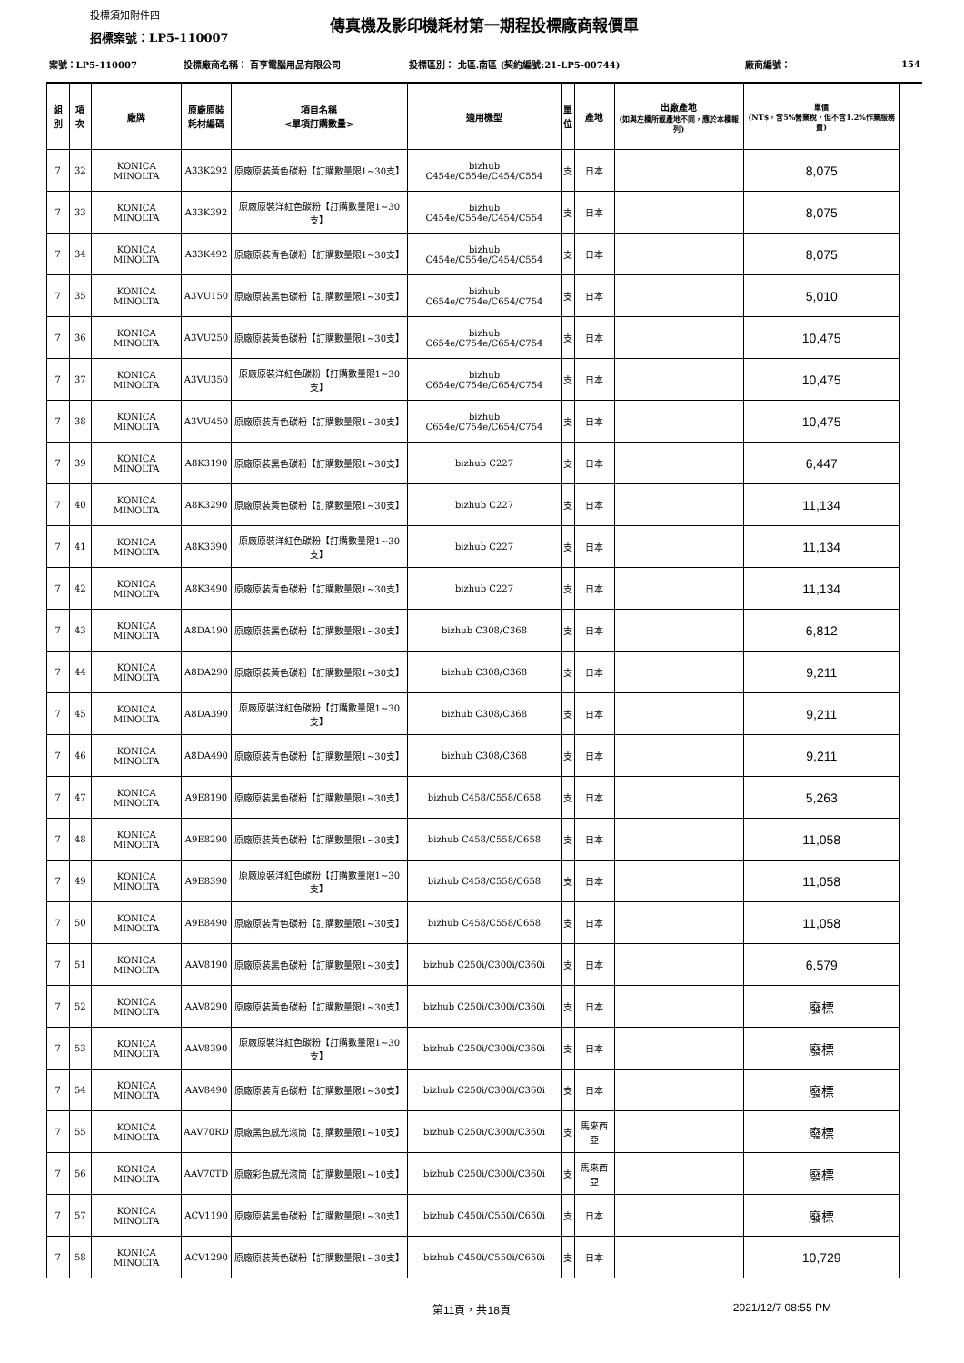投標須知附件四
傳真機及影印機耗材第一期程投標廠商報價單
招標案號：LP5-110007
| 案號：LP5-110007 | | | 投標廠商名稱： 百亨電腦用品有限公司 | | 投標區別： 北區.南區 (契約編號:21-LP5-00744) | | | | 廠商編號： | 154 |
| 組別 | 項次 | 廠牌 | 原廠原裝 耗材編碼 | 項目名稱 <單項訂購數量> | 適用機型 | 單 位 | 產地 | 出廠產地 (如與左欄所載產地不同，應於本欄報列) | 單價 (NT$，含5%營業稅，但不含1.2%作業服務費) | |
| 7 | 32 | KONICA MINOLTA | A33K292 | 原廠原裝黃色碳粉【訂購數量限1~30支】 | bizhub C454e/C554e/C454/C554 | 支 | 日本 | | 8,075 | |
| 7 | 33 | KONICA MINOLTA | A33K392 | 原廠原裝洋紅色碳粉【訂購數量限1~30支】 | bizhub C454e/C554e/C454/C554 | 支 | 日本 | | 8,075 | |
| 7 | 34 | KONICA MINOLTA | A33K492 | 原廠原裝青色碳粉【訂購數量限1~30支】 | bizhub C454e/C554e/C454/C554 | 支 | 日本 | | 8,075 | |
| 7 | 35 | KONICA MINOLTA | A3VU150 | 原廠原裝黑色碳粉【訂購數量限1~30支】 | bizhub C654e/C754e/C654/C754 | 支 | 日本 | | 5,010 | |
| 7 | 36 | KONICA MINOLTA | A3VU250 | 原廠原裝黃色碳粉【訂購數量限1~30支】 | bizhub C654e/C754e/C654/C754 | 支 | 日本 | | 10,475 | |
| 7 | 37 | KONICA MINOLTA | A3VU350 | 原廠原裝洋紅色碳粉【訂購數量限1~30支】 | bizhub C654e/C754e/C654/C754 | 支 | 日本 | | 10,475 | |
| 7 | 38 | KONICA MINOLTA | A3VU450 | 原廠原裝青色碳粉【訂購數量限1~30支】 | bizhub C654e/C754e/C654/C754 | 支 | 日本 | | 10,475 | |
| 7 | 39 | KONICA MINOLTA | A8K3190 | 原廠原裝黑色碳粉【訂購數量限1~30支】 | bizhub C227 | 支 | 日本 | | 6,447 | |
| 7 | 40 | KONICA MINOLTA | A8K3290 | 原廠原裝黃色碳粉【訂購數量限1~30支】 | bizhub C227 | 支 | 日本 | | 11,134 | |
| 7 | 41 | KONICA MINOLTA | A8K3390 | 原廠原裝洋紅色碳粉【訂購數量限1~30支】 | bizhub C227 | 支 | 日本 | | 11,134 | |
| 7 | 42 | KONICA MINOLTA | A8K3490 | 原廠原裝青色碳粉【訂購數量限1~30支】 | bizhub C227 | 支 | 日本 | | 11,134 | |
| 7 | 43 | KONICA MINOLTA | A8DA190 | 原廠原裝黑色碳粉【訂購數量限1~30支】 | bizhub C308/C368 | 支 | 日本 | | 6,812 | |
| 7 | 44 | KONICA MINOLTA | A8DA290 | 原廠原裝黃色碳粉【訂購數量限1~30支】 | bizhub C308/C368 | 支 | 日本 | | 9,211 | |
| 7 | 45 | KONICA MINOLTA | A8DA390 | 原廠原裝洋紅色碳粉【訂購數量限1~30支】 | bizhub C308/C368 | 支 | 日本 | | 9,211 | |
| 7 | 46 | KONICA MINOLTA | A8DA490 | 原廠原裝青色碳粉【訂購數量限1~30支】 | bizhub C308/C368 | 支 | 日本 | | 9,211 | |
| 7 | 47 | KONICA MINOLTA | A9E8190 | 原廠原裝黑色碳粉【訂購數量限1~30支】 | bizhub C458/C558/C658 | 支 | 日本 | | 5,263 | |
| 7 | 48 | KONICA MINOLTA | A9E8290 | 原廠原裝黃色碳粉【訂購數量限1~30支】 | bizhub C458/C558/C658 | 支 | 日本 | | 11,058 | |
| 7 | 49 | KONICA MINOLTA | A9E8390 | 原廠原裝洋紅色碳粉【訂購數量限1~30支】 | bizhub C458/C558/C658 | 支 | 日本 | | 11,058 | |
| 7 | 50 | KONICA MINOLTA | A9E8490 | 原廠原裝青色碳粉【訂購數量限1~30支】 | bizhub C458/C558/C658 | 支 | 日本 | | 11,058 | |
| 7 | 51 | KONICA MINOLTA | AAV8190 | 原廠原裝黑色碳粉【訂購數量限1~30支】 | bizhub C250i/C300i/C360i | 支 | 日本 | | 6,579 | |
| 7 | 52 | KONICA MINOLTA | AAV8290 | 原廠原裝黃色碳粉【訂購數量限1~30支】 | bizhub C250i/C300i/C360i | 支 | 日本 | | 廢標 | |
| 7 | 53 | KONICA MINOLTA | AAV8390 | 原廠原裝洋紅色碳粉【訂購數量限1~30支】 | bizhub C250i/C300i/C360i | 支 | 日本 | | 廢標 | |
| 7 | 54 | KONICA MINOLTA | AAV8490 | 原廠原裝青色碳粉【訂購數量限1~30支】 | bizhub C250i/C300i/C360i | 支 | 日本 | | 廢標 | |
| 7 | 55 | KONICA MINOLTA | AAV70RD | 原廠黑色感光滾筒【訂購數量限1~10支】 | bizhub C250i/C300i/C360i | 支 | 馬來西亞 | | 廢標 | |
| 7 | 56 | KONICA MINOLTA | AAV70TD | 原廠彩色感光滾筒【訂購數量限1~10支】 | bizhub C250i/C300i/C360i | 支 | 馬來西亞 | | 廢標 | |
| 7 | 57 | KONICA MINOLTA | ACV1190 | 原廠原裝黑色碳粉【訂購數量限1~30支】 | bizhub C450i/C550i/C650i | 支 | 日本 | | 廢標 | |
| 7 | 58 | KONICA MINOLTA | ACV1290 | 原廠原裝黃色碳粉【訂購數量限1~30支】 | bizhub C450i/C550i/C650i | 支 | 日本 | | 10,729 | |
第11頁，共18頁 2021/12/7 08:55 PM